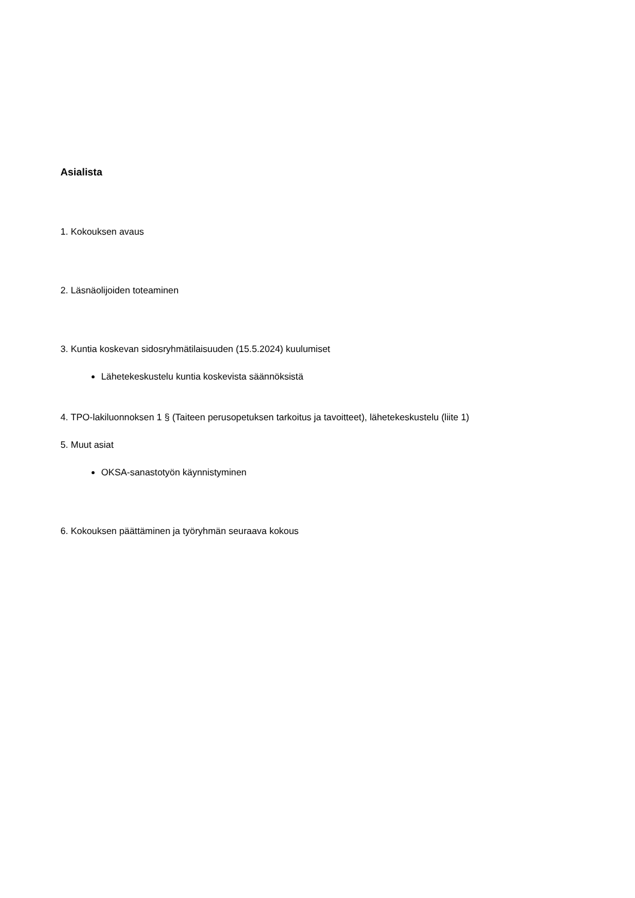Asialista
1. Kokouksen avaus
2. Läsnäolijoiden toteaminen
3. Kuntia koskevan sidosryhmätilaisuuden (15.5.2024) kuulumiset
Lähetekeskustelu kuntia koskevista säännöksistä
4. TPO-lakiluonnoksen 1 § (Taiteen perusopetuksen tarkoitus ja tavoitteet), lähetekeskustelu (liite 1)
5. Muut asiat
OKSA-sanastotyön käynnistyminen
6. Kokouksen päättäminen ja työryhmän seuraava kokous